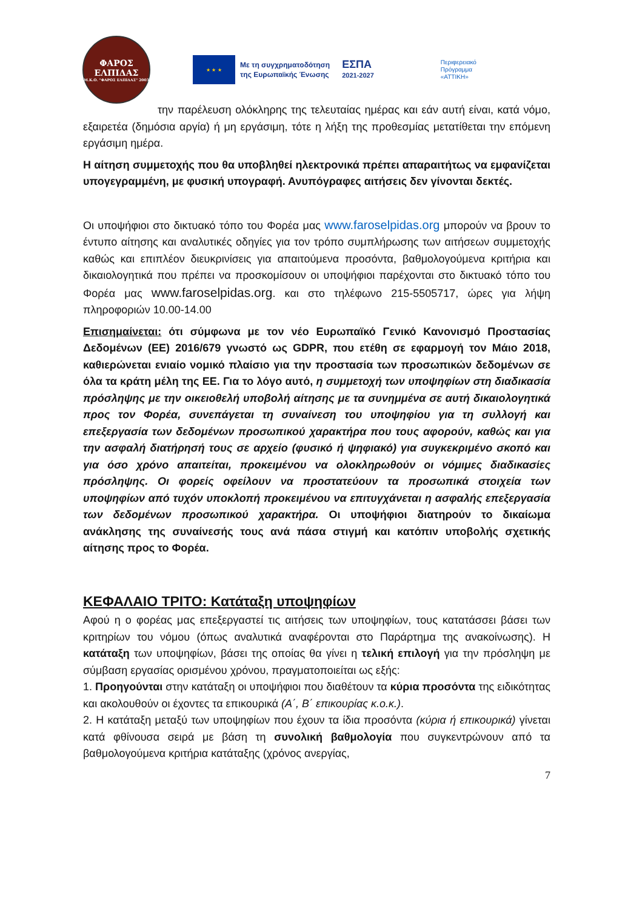ΦΑΡΟΣ
ΕΛΠΙΔΑΣ
Μ.Κ.Ο. "ΦΑΡΟΣ ΕΛΠΙΔΑΣ" 2003
★ ★ ★
Με τη συγχρηματοδότηση
της Ευρωπαϊκής Ένωσης
ΕΣΠΑ
2021-2027
Περιφερειακό
Πρόγραμμα
«ΑΤΤΙΚΗ»
την παρέλευση ολόκληρης της τελευταίας ημέρας και εάν αυτή είναι, κατά νόμο, εξαιρετέα (δημόσια αργία) ή μη εργάσιμη, τότε η λήξη της προθεσμίας μετατίθεται την επόμενη εργάσιμη ημέρα.
Η αίτηση συμμετοχής που θα υποβληθεί ηλεκτρονικά πρέπει απαραιτήτως να εμφανίζεται υπογεγραμμένη, με φυσική υπογραφή. Ανυπόγραφες αιτήσεις δεν γίνονται δεκτές.
Οι υποψήφιοι στο δικτυακό τόπο του Φορέα μας www.faroselpidas.org μπορούν να βρουν το έντυπο αίτησης και αναλυτικές οδηγίες για τον τρόπο συμπλήρωσης των αιτήσεων συμμετοχής καθώς και επιπλέον διευκρινίσεις για απαιτούμενα προσόντα, βαθμολογούμενα κριτήρια και δικαιολογητικά που πρέπει να προσκομίσουν οι υποψήφιοι παρέχονται στο δικτυακό τόπο του Φορέα μας www.faroselpidas.org. και στο τηλέφωνο 215-5505717, ώρες για λήψη πληροφοριών 10.00-14.00
Επισημαίνεται: ότι σύμφωνα με τον νέο Ευρωπαϊκό Γενικό Κανονισμό Προστασίας Δεδομένων (ΕΕ) 2016/679 γνωστό ως GDPR, που ετέθη σε εφαρμογή τον Μάιο 2018, καθιερώνεται ενιαίο νομικό πλαίσιο για την προστασία των προσωπικών δεδομένων σε όλα τα κράτη μέλη της ΕΕ. Για το λόγο αυτό, η συμμετοχή των υποψηφίων στη διαδικασία πρόσληψης με την οικειοθελή υποβολή αίτησης με τα συνημμένα σε αυτή δικαιολογητικά προς τον Φορέα, συνεπάγεται τη συναίνεση του υποψηφίου για τη συλλογή και επεξεργασία των δεδομένων προσωπικού χαρακτήρα που τους αφορούν, καθώς και για την ασφαλή διατήρησή τους σε αρχείο (φυσικό ή ψηφιακό) για συγκεκριμένο σκοπό και για όσο χρόνο απαιτείται, προκειμένου να ολοκληρωθούν οι νόμιμες διαδικασίες πρόσληψης. Οι φορείς οφείλουν να προστατεύουν τα προσωπικά στοιχεία των υποψηφίων από τυχόν υποκλοπή προκειμένου να επιτυγχάνεται η ασφαλής επεξεργασία των δεδομένων προσωπικού χαρακτήρα. Οι υποψήφιοι διατηρούν το δικαίωμα ανάκλησης της συναίνεσής τους ανά πάσα στιγμή και κατόπιν υποβολής σχετικής αίτησης προς το Φορέα.
ΚΕΦΑΛΑΙΟ ΤΡΙΤΟ: Κατάταξη υποψηφίων
Αφού η ο φορέας μας επεξεργαστεί τις αιτήσεις των υποψηφίων, τους κατατάσσει βάσει των κριτηρίων του νόμου (όπως αναλυτικά αναφέρονται στο Παράρτημα της ανακοίνωσης). Η κατάταξη των υποψηφίων, βάσει της οποίας θα γίνει η τελική επιλογή για την πρόσληψη με σύμβαση εργασίας ορισμένου χρόνου, πραγματοποιείται ως εξής:
1. Προηγούνται στην κατάταξη οι υποψήφιοι που διαθέτουν τα κύρια προσόντα της ειδικότητας και ακολουθούν οι έχοντες τα επικουρικά (Α΄, Β΄ επικουρίας κ.ο.κ.).
2. Η κατάταξη μεταξύ των υποψηφίων που έχουν τα ίδια προσόντα (κύρια ή επικουρικά) γίνεται κατά φθίνουσα σειρά με βάση τη συνολική βαθμολογία που συγκεντρώνουν από τα βαθμολογούμενα κριτήρια κατάταξης (χρόνος ανεργίας,
7